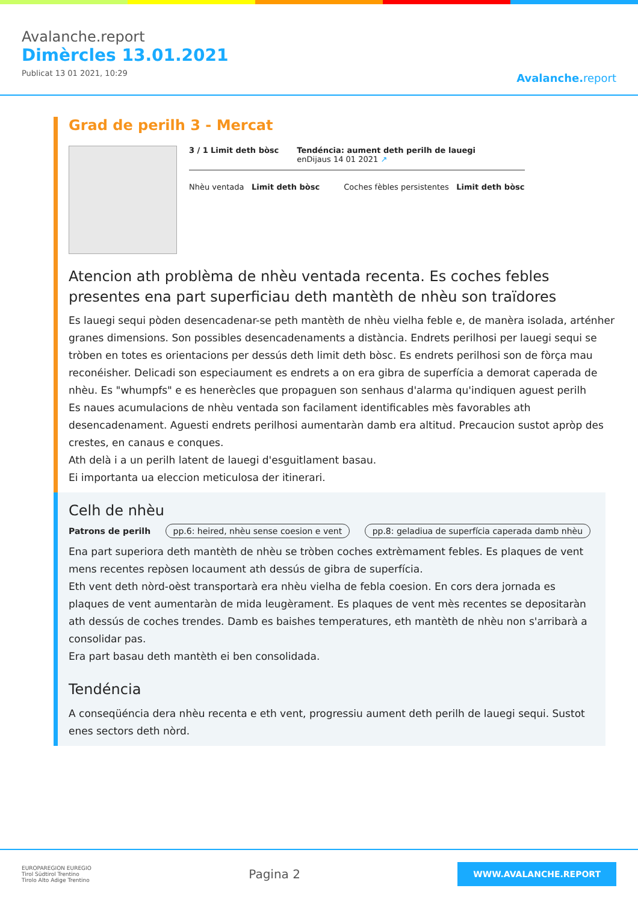Avalanche.report
Dimèrcles 13.01.2021
Publicat 13 01 2021, 10:29
Avalanche. report
Grad de perilh 3 - Mercat
3 / 1 Limit deth bòsc Tendéncia: aument deth perilh de lauegi
enDijaus 14 01 2021 ↗
Nhèu ventada Limit deth bòsc Coches fèbles persistentes Limit deth bòsc
Atencion ath problèma de nhèu ventada recenta. Es coches febles presentes ena part superficiau deth mantèth de nhèu son traïdores
Es lauegi sequi pòden desencadenar-se peth mantèth de nhèu vielha feble e, de manèra isolada, arténher granes dimensions. Son possibles desencadenaments a distància. Endrets perilhosi per lauegi sequi se tròben en totes es orientacions per dessús deth limit deth bòsc. Es endrets perilhosi son de fòrça mau reconéisher. Delicadi son especiaument es endrets a on era gibra de superfícia a demorat caperada de nhèu. Es "whumpfs" e es henerècles que propaguen son senhaus d'alarma qu'indiquen aguest perilh
Es naues acumulacions de nhèu ventada son facilament identificables mès favorables ath desencadenament. Aguesti endrets perilhosi aumentaràn damb era altitud. Precaucion sustot apròp des crestes, en canaus e conques.
Ath delà i a un perilh latent de lauegi d'esguitlament basau.
Ei importanta ua eleccion meticulosa der itinerari.
Celh de nhèu
Patrons de perilh pp.6: heired, nhèu sense coesion e vent pp.8: geladiua de superfícia caperada damb nhèu
Ena part superiora deth mantèth de nhèu se tròben coches extrèmament febles. Es plaques de vent mens recentes repòsen locaument ath dessús de gibra de superfícia.
Eth vent deth nòrd-oèst transportarà era nhèu vielha de febla coesion. En cors dera jornada es plaques de vent aumentaràn de mida leugèrament. Es plaques de vent mès recentes se depositaràn ath dessús de coches trendes. Damb es baishes temperatures, eth mantèth de nhèu non s'arribarà a consolidar pas.
Era part basau deth mantèth ei ben consolidada.
Tendéncia
A conseqüéncia dera nhèu recenta e eth vent, progressiu aument deth perilh de lauegi sequi. Sustot enes sectors deth nòrd.
EUROPAREGION EUREGIO
Tirol Südtirol Trentino
Tirolo Alto Adige Trentino
Pagina 2
WWW.AVALANCHE.REPORT